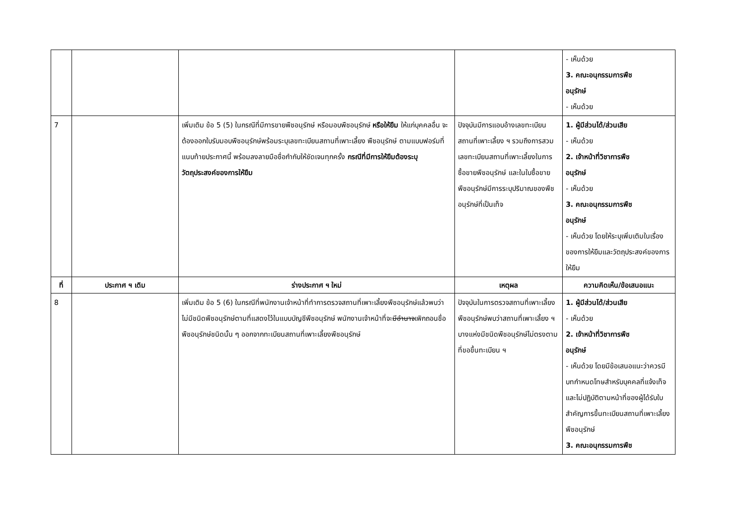| | | | | - เห็นด้วย 3. คณะอนุกรรมการพืช อนุรักษ์ - เห็นด้วย |
| 7 | | เพิ่มเติม ข้อ 5 (5) ในกรณีที่มีการขายพืชอนุรักษ์ หรือมอบพืชอนุรักษ์ หรือให้ยืม ให้แก่บุคคลอื่น จะต้องออกใบรับมอบพืชอนุรักษ์พร้อมระบุเลขทะเบียนสถานที่เพาะเลี้ยง พืชอนุรักษ์ ตามแบบฟอร์มที่แนบท้ายประกาศนี้ พร้อมลงลายมือชื่อกำกับให้ชัดเจนทุกครั้ง กรณีที่มีการให้ยืมต้องระบุวัตถุประสงค์ของการให้ยืม | ปัจจุบันมีการแอบอ้างเลขทะเบียนสถานที่เพาะเลี้ยง ฯ รวมถึงการสวมเลขทะเบียนสถานที่เพาะเลี้ยงในการซื้อขายพืชอนุรักษ์ และในใบซื้อขาย พืชอนุรักษ์มีการระบุปริมาณของพืชอนุรักษ์ที่เป็นเท็จ | 1. ผู้มีส่วนได้/ส่วนเสีย - เห็นด้วย 2. เจ้าหน้าที่วิชาการพืช อนุรักษ์ - เห็นด้วย 3. คณะอนุกรรมการพืช อนุรักษ์ - เห็นด้วย โดยให้ระบุเพิ่มเติมในเรื่องของการให้ยืมและวัตถุประสงค์ของการให้ยืม |
| ที่ | ประกาศ ฯ เดิม | ร่างประกาศ ฯ ใหม่ | เหตุผล | ความคิดเห็น/ข้อเสนอแนะ |
| 8 | | เพิ่มเติม ข้อ 5 (6) ในกรณีที่พนักงานเจ้าหน้าที่ทำการตรวจสถานที่เพาะเลี้ยงพืชอนุรักษ์แล้วพบว่า ไม่มีชนิดพืชอนุรักษ์ตามที่แสดงไว้ในแบบบัญชีพืชอนุรักษ์ พนักงานเจ้าหน้าที่จะ มีอำนาจ เพิกถอนชื่อพืชอนุรักษ์ชนิดนั้น ๆ ออกจากทะเบียนสถานที่เพาะเลี้ยงพืชอนุรักษ์ | ปัจจุบันในการตรวจสถานที่เพาะเลี้ยงพืชอนุรักษ์พบว่าสถานที่เพาะเลี้ยง ฯ บางแห่งมีชนิดพืชอนุรักษ์ไม่ตรงตามที่ขอขึ้นทะเบียน ฯ | 1. ผู้มีส่วนได้/ส่วนเสีย - เห็นด้วย 2. เจ้าหน้าที่วิชาการพืช อนุรักษ์ - เห็นด้วย โดยมีข้อเสนอแนะว่าควรมีบทกำหนดโทษสำหรับบุคคลที่แจ้งเท็จและไม่ปฏิบัติตามหน้าที่ของผู้ได้รับใบสำคัญการขึ้นทะเบียนสถานที่เพาะเลี้ยงพืชอนุรักษ์ 3. คณะอนุกรรมการพืช |